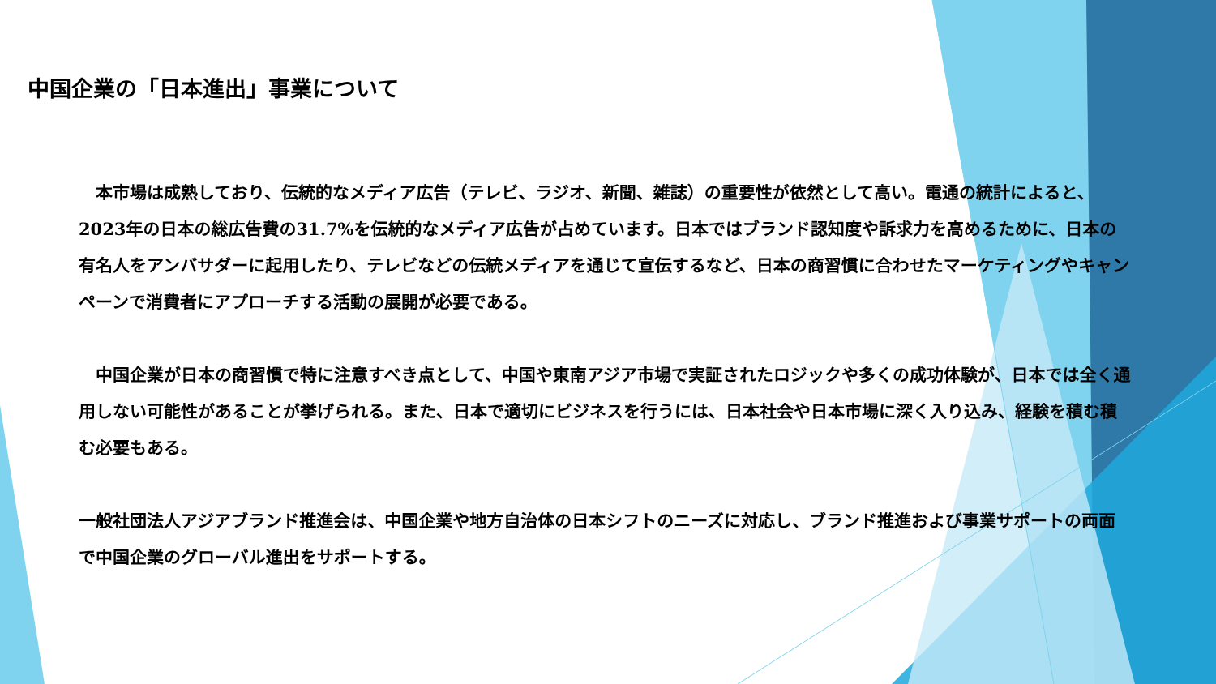中国企業の「日本進出」事業について
　本市場は成熟しており、伝統的なメディア広告（テレビ、ラジオ、新聞、雑誌）の重要性が依然として高い。電通の統計によると、2023年の日本の総広告費の31.7%を伝統的なメディア広告が占めています。日本ではブランド認知度や訴求力を高めるために、日本の有名人をアンバサダーに起用したり、テレビなどの伝統メディアを通じて宣伝するなど、日本の商習慣に合わせたマーケティングやキャンペーンで消費者にアプローチする活動の展開が必要である。
　中国企業が日本の商習慣で特に注意すべき点として、中国や東南アジア市場で実証されたロジックや多くの成功体験が、日本では全く通用しない可能性があることが挙げられる。また、日本で適切にビジネスを行うには、日本社会や日本市場に深く入り込み、経験を積む積む必要もある。
一般社団法人アジアブランド推進会は、中国企業や地方自治体の日本シフトのニーズに対応し、ブランド推進および事業サポートの両面で中国企業のグローバル進出をサポートする。